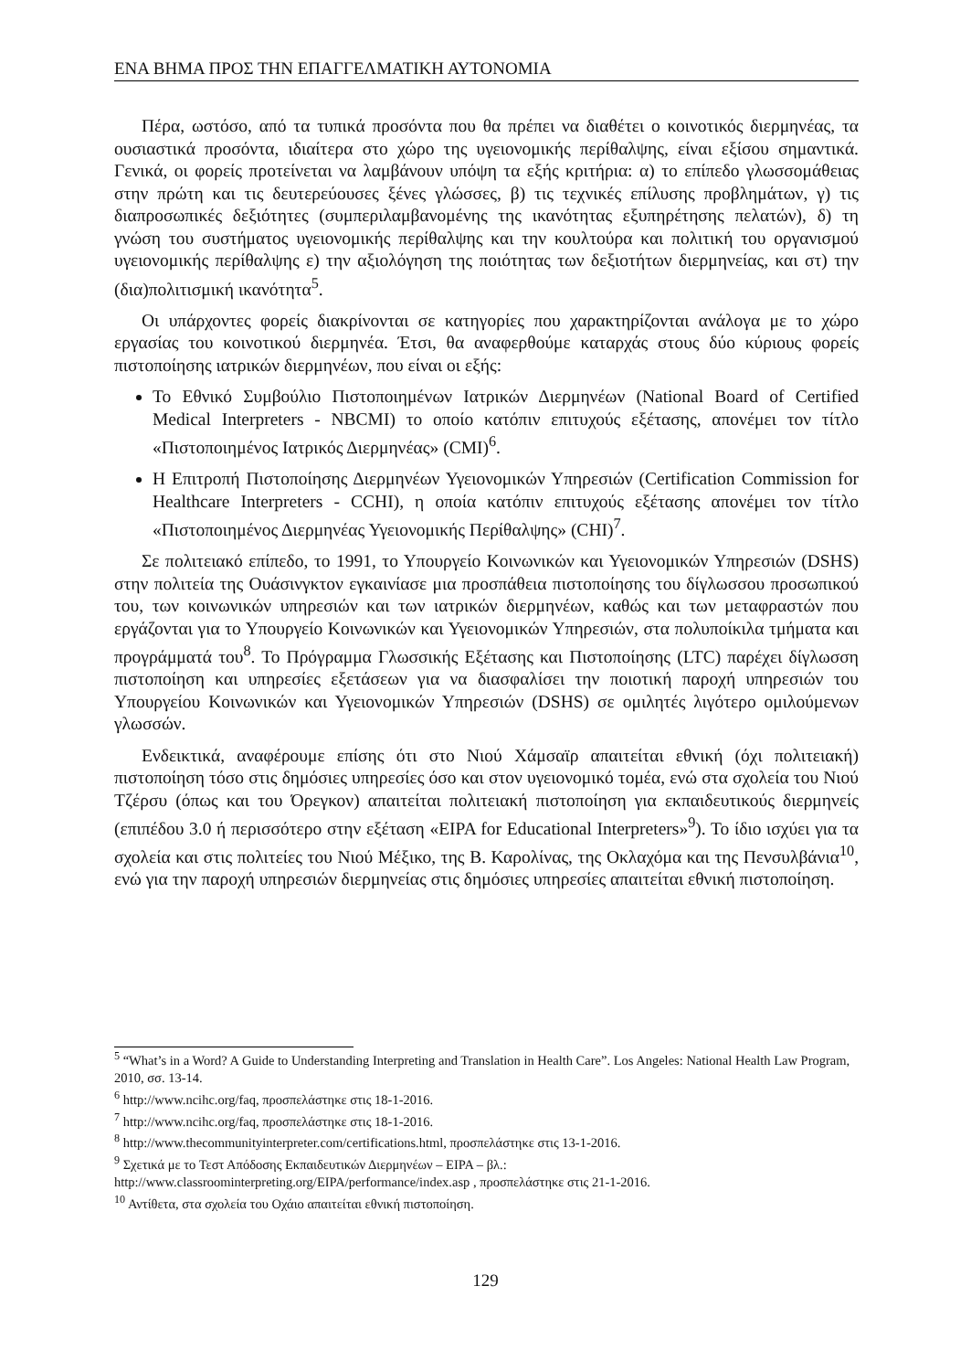ΕΝΑ ΒΗΜΑ ΠΡΟΣ ΤΗΝ ΕΠΑΓΓΕΛΜΑΤΙΚΗ ΑΥΤΟΝΟΜΙΑ
Πέρα, ωστόσο, από τα τυπικά προσόντα που θα πρέπει να διαθέτει ο κοινοτικός διερμηνέας, τα ουσιαστικά προσόντα, ιδιαίτερα στο χώρο της υγειονομικής περίθαλψης, είναι εξίσου σημαντικά. Γενικά, οι φορείς προτείνεται να λαμβάνουν υπόψη τα εξής κριτήρια: α) το επίπεδο γλωσσομάθειας στην πρώτη και τις δευτερεύουσες ξένες γλώσσες, β) τις τεχνικές επίλυσης προβλημάτων, γ) τις διαπροσωπικές δεξιότητες (συμπεριλαμβανομένης της ικανότητας εξυπηρέτησης πελατών), δ) τη γνώση του συστήματος υγειονομικής περίθαλψης και την κουλτούρα και πολιτική του οργανισμού υγειονομικής περίθαλψης ε) την αξιολόγηση της ποιότητας των δεξιοτήτων διερμηνείας, και στ) την (δια)πολιτισμική ικανότητα<sup>5</sup>.
Οι υπάρχοντες φορείς διακρίνονται σε κατηγορίες που χαρακτηρίζονται ανάλογα με το χώρο εργασίας του κοινοτικού διερμηνέα. Έτσι, θα αναφερθούμε καταρχάς στους δύο κύριους φορείς πιστοποίησης ιατρικών διερμηνέων, που είναι οι εξής:
Το Εθνικό Συμβούλιο Πιστοποιημένων Ιατρικών Διερμηνέων (National Board of Certified Medical Interpreters - NBCMI) το οποίο κατόπιν επιτυχούς εξέτασης, απονέμει τον τίτλο «Πιστοποιημένος Ιατρικός Διερμηνέας» (CMI)<sup>6</sup>.
Η Επιτροπή Πιστοποίησης Διερμηνέων Υγειονομικών Υπηρεσιών (Certification Commission for Healthcare Interpreters - CCHI), η οποία κατόπιν επιτυχούς εξέτασης απονέμει τον τίτλο «Πιστοποιημένος Διερμηνέας Υγειονομικής Περίθαλψης» (CHI)<sup>7</sup>.
Σε πολιτειακό επίπεδο, το 1991, το Υπουργείο Κοινωνικών και Υγειονομικών Υπηρεσιών (DSHS) στην πολιτεία της Ουάσινγκτον εγκαινίασε μια προσπάθεια πιστοποίησης του δίγλωσσου προσωπικού του, των κοινωνικών υπηρεσιών και των ιατρικών διερμηνέων, καθώς και των μεταφραστών που εργάζονται για το Υπουργείο Κοινωνικών και Υγειονομικών Υπηρεσιών, στα πολυποίκιλα τμήματα και προγράμματά του<sup>8</sup>. Το Πρόγραμμα Γλωσσικής Εξέτασης και Πιστοποίησης (LTC) παρέχει δίγλωσση πιστοποίηση και υπηρεσίες εξετάσεων για να διασφαλίσει την ποιοτική παροχή υπηρεσιών του Υπουργείου Κοινωνικών και Υγειονομικών Υπηρεσιών (DSHS) σε ομιλητές λιγότερο ομιλούμενων γλωσσών.
Ενδεικτικά, αναφέρουμε επίσης ότι στο Νιού Χάμσαϊρ απαιτείται εθνική (όχι πολιτειακή) πιστοποίηση τόσο στις δημόσιες υπηρεσίες όσο και στον υγειονομικό τομέα, ενώ στα σχολεία του Νιού Τζέρσυ (όπως και του Όρεγκον) απαιτείται πολιτειακή πιστοποίηση για εκπαιδευτικούς διερμηνείς (επιπέδου 3.0 ή περισσότερο στην εξέταση «EIPA for Educational Interpreters»<sup>9</sup>). Το ίδιο ισχύει για τα σχολεία και στις πολιτείες του Νιού Μέξικο, της Β. Καρολίνας, της Οκλαχόμα και της Πενσυλβάνια<sup>10</sup>, ενώ για την παροχή υπηρεσιών διερμηνείας στις δημόσιες υπηρεσίες απαιτείται εθνική πιστοποίηση.
<sup>5</sup> “What’s in a Word? A Guide to Understanding Interpreting and Translation in Health Care”. Los Angeles: National Health Law Program, 2010, σσ. 13-14.
<sup>6</sup> http://www.ncihc.org/faq, προσπελάστηκε στις 18-1-2016.
<sup>7</sup> http://www.ncihc.org/faq, προσπελάστηκε στις 18-1-2016.
<sup>8</sup> http://www.thecommunityinterpreter.com/certifications.html, προσπελάστηκε στις 13-1-2016.
<sup>9</sup> Σχετικά με το Τεστ Απόδοσης Εκπαιδευτικών Διερμηνέων – EIPA – βλ.:
http://www.classroominterpreting.org/EIPA/performance/index.asp , προσπελάστηκε στις 21-1-2016.
<sup>10</sup> Αντίθετα, στα σχολεία του Οχάιο απαιτείται εθνική πιστοποίηση.
129